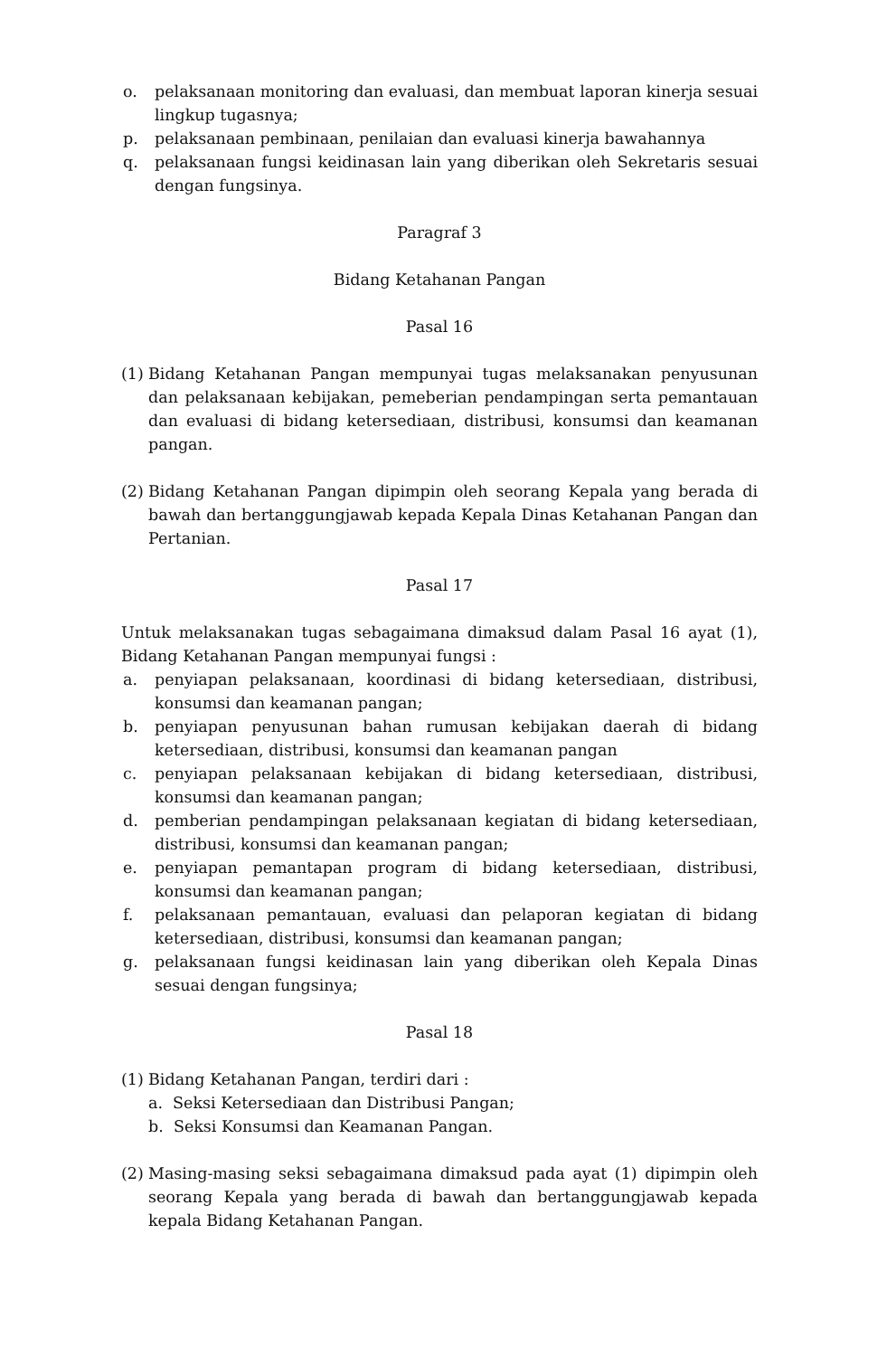o. pelaksanaan monitoring dan evaluasi, dan membuat laporan kinerja sesuai lingkup tugasnya;
p. pelaksanaan pembinaan, penilaian dan evaluasi kinerja bawahannya
q. pelaksanaan fungsi keidinasan lain yang diberikan oleh Sekretaris sesuai dengan fungsinya.
Paragraf 3
Bidang Ketahanan Pangan
Pasal 16
(1) Bidang Ketahanan Pangan mempunyai tugas melaksanakan penyusunan dan pelaksanaan kebijakan, pemeberian pendampingan serta pemantauan dan evaluasi di bidang ketersediaan, distribusi, konsumsi dan keamanan pangan.
(2) Bidang Ketahanan Pangan dipimpin oleh seorang Kepala yang berada di bawah dan bertanggungjawab kepada Kepala Dinas Ketahanan Pangan dan Pertanian.
Pasal 17
Untuk melaksanakan tugas sebagaimana dimaksud dalam Pasal 16 ayat (1), Bidang Ketahanan Pangan mempunyai fungsi :
a. penyiapan pelaksanaan, koordinasi di bidang ketersediaan, distribusi, konsumsi dan keamanan pangan;
b. penyiapan penyusunan bahan rumusan kebijakan daerah di bidang ketersediaan, distribusi, konsumsi dan keamanan pangan
c. penyiapan pelaksanaan kebijakan di bidang ketersediaan, distribusi, konsumsi dan keamanan pangan;
d. pemberian pendampingan pelaksanaan kegiatan di bidang ketersediaan, distribusi, konsumsi dan keamanan pangan;
e. penyiapan pemantapan program di bidang ketersediaan, distribusi, konsumsi dan keamanan pangan;
f. pelaksanaan pemantauan, evaluasi dan pelaporan kegiatan di bidang ketersediaan, distribusi, konsumsi dan keamanan pangan;
g. pelaksanaan fungsi keidinasan lain yang diberikan oleh Kepala Dinas sesuai dengan fungsinya;
Pasal 18
(1) Bidang Ketahanan Pangan, terdiri dari :
a. Seksi Ketersediaan dan Distribusi Pangan;
b. Seksi Konsumsi dan Keamanan Pangan.
(2) Masing-masing seksi sebagaimana dimaksud pada ayat (1) dipimpin oleh seorang Kepala yang berada di bawah dan bertanggungjawab kepada kepala Bidang Ketahanan Pangan.